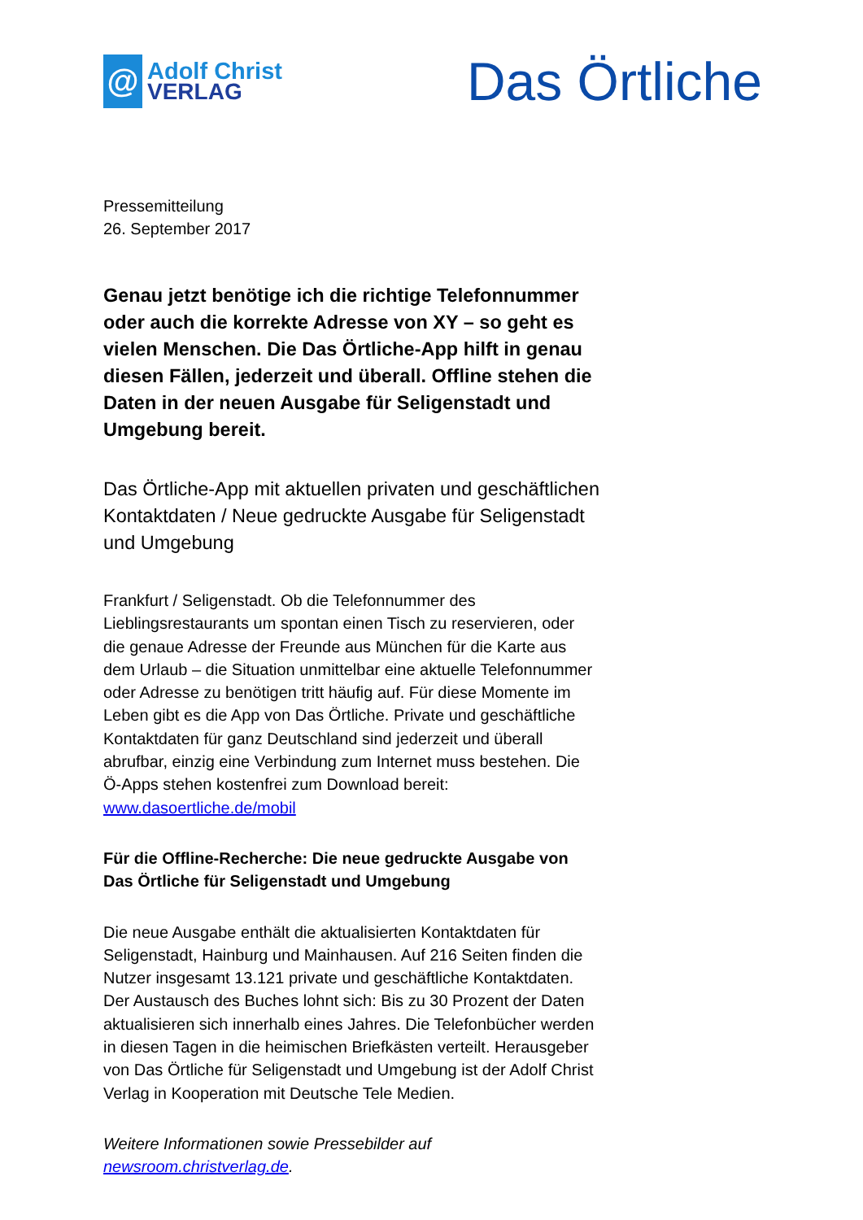@
Adolf Christ
VERLAG
Das Örtliche
Pressemitteilung
26. September 2017
Genau jetzt benötige ich die richtige Telefonnummer oder auch die korrekte Adresse von XY – so geht es vielen Menschen. Die Das Örtliche-App hilft in genau diesen Fällen, jederzeit und überall. Offline stehen die Daten in der neuen Ausgabe für Seligenstadt und Umgebung bereit.
Das Örtliche-App mit aktuellen privaten und geschäftlichen Kontaktdaten / Neue gedruckte Ausgabe für Seligenstadt und Umgebung
Frankfurt / Seligenstadt. Ob die Telefonnummer des Lieblingsrestaurants um spontan einen Tisch zu reservieren, oder die genaue Adresse der Freunde aus München für die Karte aus dem Urlaub – die Situation unmittelbar eine aktuelle Telefonnummer oder Adresse zu benötigen tritt häufig auf. Für diese Momente im Leben gibt es die App von Das Örtliche. Private und geschäftliche Kontaktdaten für ganz Deutschland sind jederzeit und überall abrufbar, einzig eine Verbindung zum Internet muss bestehen. Die Ö-Apps stehen kostenfrei zum Download bereit: www.dasoertliche.de/mobil
Für die Offline-Recherche: Die neue gedruckte Ausgabe von Das Örtliche für Seligenstadt und Umgebung
Die neue Ausgabe enthält die aktualisierten Kontaktdaten für Seligenstadt, Hainburg und Mainhausen. Auf 216 Seiten finden die Nutzer insgesamt 13.121 private und geschäftliche Kontaktdaten. Der Austausch des Buches lohnt sich: Bis zu 30 Prozent der Daten aktualisieren sich innerhalb eines Jahres. Die Telefonbücher werden in diesen Tagen in die heimischen Briefkästen verteilt. Herausgeber von Das Örtliche für Seligenstadt und Umgebung ist der Adolf Christ Verlag in Kooperation mit Deutsche Tele Medien.
Weitere Informationen sowie Pressebilder auf newsroom.christverlag.de.